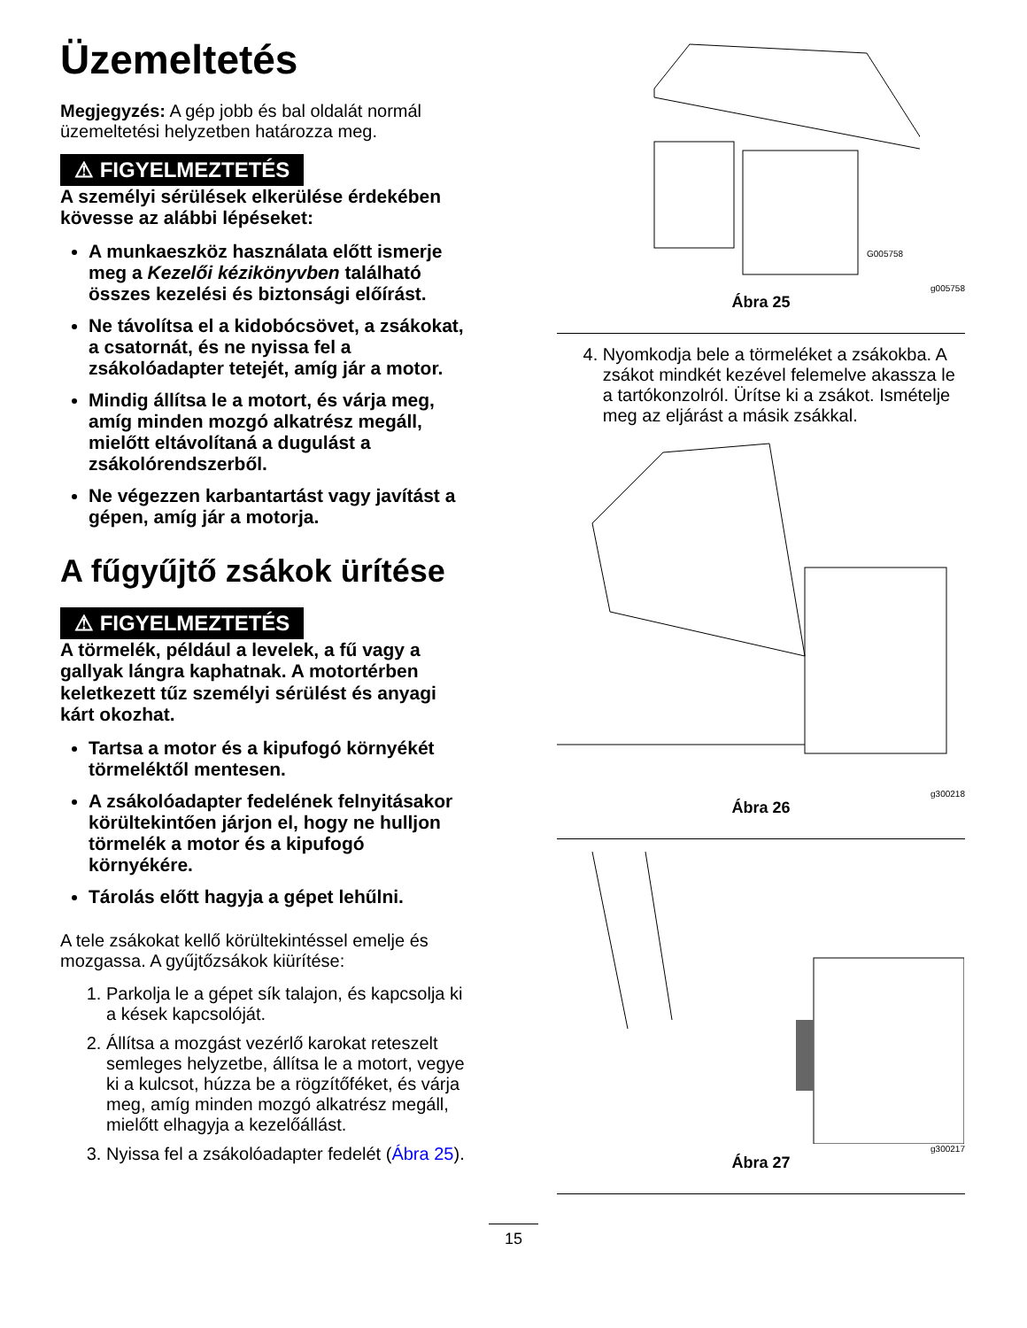Üzemeltetés
Megjegyzés: A gép jobb és bal oldalát normál üzemeltetési helyzetben határozza meg.
⚠ FIGYELMEZTETÉS
A személyi sérülések elkerülése érdekében kövesse az alábbi lépéseket:
A munkaeszköz használata előtt ismerje meg a Kezelői kézikönyvben található összes kezelési és biztonsági előírást.
Ne távolítsa el a kidobócsövet, a zsákokat, a csatornát, és ne nyissa fel a zsákolóadapter tetejét, amíg jár a motor.
Mindig állítsa le a motort, és várja meg, amíg minden mozgó alkatrész megáll, mielőtt eltávolítaná a dugulást a zsákolórendszerből.
Ne végezzen karbantartást vagy javítást a gépen, amíg jár a motorja.
A fűgyűjtő zsákok ürítése
⚠ FIGYELMEZTETÉS
A törmelék, például a levelek, a fű vagy a gallyak lángra kaphatnak. A motortérben keletkezett tűz személyi sérülést és anyagi kárt okozhat.
Tartsa a motor és a kipufogó környékét törmeléktől mentesen.
A zsákolóadapter fedelének felnyitásakor körültekintően járjon el, hogy ne hulljon törmelék a motor és a kipufogó környékére.
Tárolás előtt hagyja a gépet lehűlni.
A tele zsákokat kellő körültekintéssel emelje és mozgassa. A gyűjtőzsákok kiürítése:
1. Parkolja le a gépet sík talajon, és kapcsolja ki a kések kapcsolóját.
2. Állítsa a mozgást vezérlő karokat reteszelt semleges helyzetbe, állítsa le a motort, vegye ki a kulcsot, húzza be a rögzítőféket, és várja meg, amíg minden mozgó alkatrész megáll, mielőtt elhagyja a kezelőállást.
3. Nyissa fel a zsákolóadapter fedelét (Ábra 25).
G005758
g005758
Ábra 25
4. Nyomkodja bele a törmeléket a zsákokba. A zsákot mindkét kezével felemelve akassza le a tartókonzolról. Ürítse ki a zsákot. Ismételje meg az eljárást a másik zsákkal.
g300218
Ábra 26
g300217
Ábra 27
15